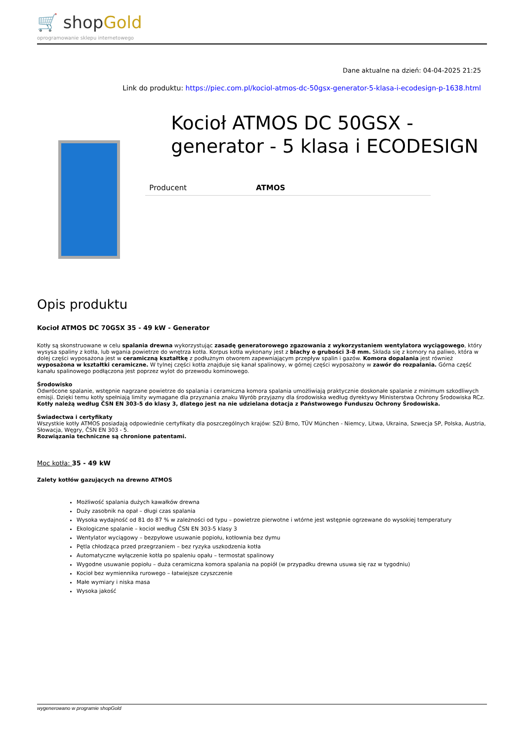🛒 shopGold
oprogramowanie sklepu internetowego
Dane aktualne na dzień: 04-04-2025 21:25
Link do produktu: https://piec.com.pl/kociol-atmos-dc-50gsx-generator-5-klasa-i-ecodesign-p-1638.html
Kocioł ATMOS DC 50GSX - generator - 5 klasa i ECODESIGN
| Producent | ATMOS |
Opis produktu
Kocioł ATMOS DC 70GSX 35 - 49 kW - Generator
Kotły są skonstruowane w celu spalania drewna wykorzystując zasadę generatorowego zgazowania z wykorzystaniem wentylatora wyciągowego, który wysysa spaliny z kotła, lub wgania powietrze do wnętrza kotła. Korpus kotła wykonany jest z blachy o grubości 3-8 mm. Składa się z komory na paliwo, która w dolej części wyposażona jest w ceramiczną kształtkę z podłużnym otworem zapewniającym przepływ spalin i gazów. Komora dopalania jest również wyposażona w kształtki ceramiczne. W tylnej części kotła znajduje się kanał spalinowy, w górnej części wyposażony w zawór do rozpalania. Górna część kanału spalinowego podłączona jest poprzez wylot do przewodu kominowego.
Środowisko
Odwrócone spalanie, wstępnie nagrzane powietrze do spalania i ceramiczna komora spalania umożliwiają praktycznie doskonałe spalanie z minimum szkodliwych emisji. Dzięki temu kotły spełniają limity wymagane dla przyznania znaku Wyrób przyjazny dla środowiska według dyrektywy Ministerstwa Ochrony Środowiska RCz. Kotły należą według ČSN EN 303-5 do klasy 3, dlatego jest na nie udzielana dotacja z Państwowego Funduszu Ochrony Środowiska.
Świadectwa i certyfikaty
Wszystkie kotły ATMOS posiadają odpowiednie certyfikaty dla poszczególnych krajów: SZÚ Brno, TÜV München - Niemcy, Litwa, Ukraina, Szwecja SP, Polska, Austria, Słowacja, Węgry, ČSN EN 303 - 5.
Rozwiązania techniczne są chronione patentami.
Moc kotła: 35 - 49 kW
Zalety kotłów gazujących na drewno ATMOS
Możliwość spalania dużych kawałków drewna
Duży zasobnik na opał – długi czas spalania
Wysoka wydajność od 81 do 87 % w zależności od typu – powietrze pierwotne i wtórne jest wstępnie ogrzewane do wysokiej temperatury
Ekologiczne spalanie – kocioł według ČSN EN 303-5 klasy 3
Wentylator wyciągowy – bezpyłowe usuwanie popiołu, kotłownia bez dymu
Pętla chłodząca przed przegrzaniem – bez ryzyka uszkodzenia kotła
Automatyczne wyłączenie kotła po spaleniu opału – termostat spalinowy
Wygodne usuwanie popiołu – duża ceramiczna komora spalania na popiół (w przypadku drewna usuwa się raz w tygodniu)
Kocioł bez wymiennika rurowego – łatwiejsze czyszczenie
Małe wymiary i niska masa
Wysoka jakość
wygenerowano w programie shopGold